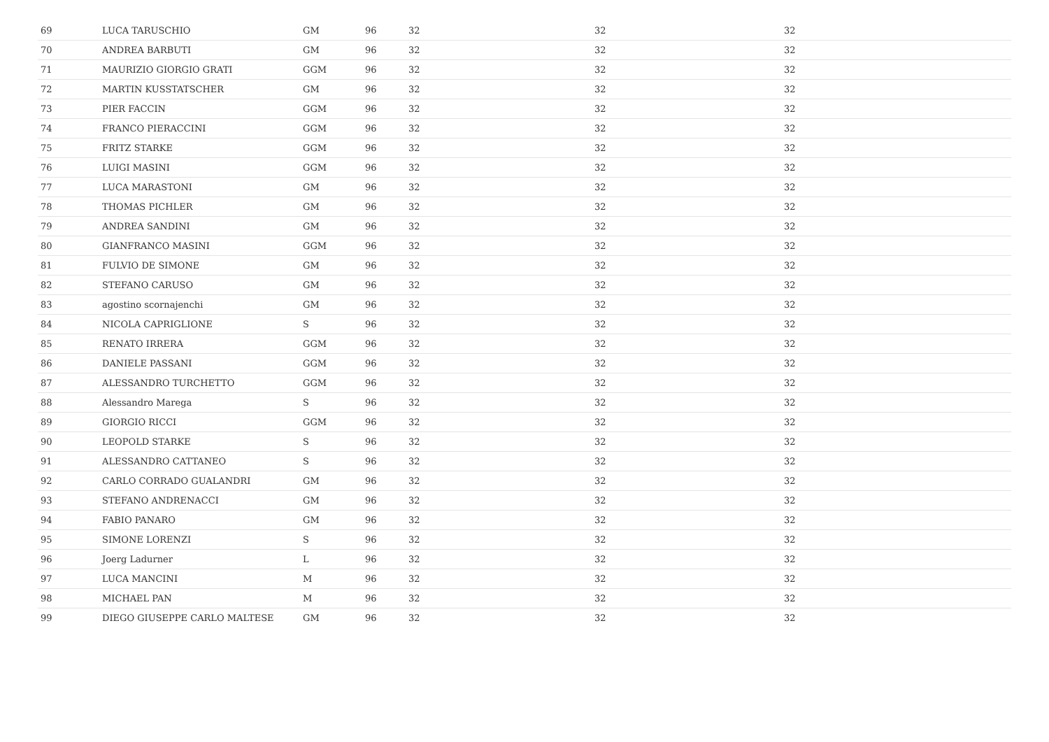| 69 | LUCA TARUSCHIO | GM | 96 | 32 | 32 | 32 |
| 70 | ANDREA BARBUTI | GM | 96 | 32 | 32 | 32 |
| 71 | MAURIZIO GIORGIO GRATI | GGM | 96 | 32 | 32 | 32 |
| 72 | MARTIN KUSSTATSCHER | GM | 96 | 32 | 32 | 32 |
| 73 | PIER FACCIN | GGM | 96 | 32 | 32 | 32 |
| 74 | FRANCO PIERACCINI | GGM | 96 | 32 | 32 | 32 |
| 75 | FRITZ STARKE | GGM | 96 | 32 | 32 | 32 |
| 76 | LUIGI MASINI | GGM | 96 | 32 | 32 | 32 |
| 77 | LUCA MARASTONI | GM | 96 | 32 | 32 | 32 |
| 78 | THOMAS PICHLER | GM | 96 | 32 | 32 | 32 |
| 79 | ANDREA SANDINI | GM | 96 | 32 | 32 | 32 |
| 80 | GIANFRANCO MASINI | GGM | 96 | 32 | 32 | 32 |
| 81 | FULVIO DE SIMONE | GM | 96 | 32 | 32 | 32 |
| 82 | STEFANO CARUSO | GM | 96 | 32 | 32 | 32 |
| 83 | agostino scornajenchi | GM | 96 | 32 | 32 | 32 |
| 84 | NICOLA CAPRIGLIONE | S | 96 | 32 | 32 | 32 |
| 85 | RENATO IRRERA | GGM | 96 | 32 | 32 | 32 |
| 86 | DANIELE PASSANI | GGM | 96 | 32 | 32 | 32 |
| 87 | ALESSANDRO TURCHETTO | GGM | 96 | 32 | 32 | 32 |
| 88 | Alessandro Marega | S | 96 | 32 | 32 | 32 |
| 89 | GIORGIO RICCI | GGM | 96 | 32 | 32 | 32 |
| 90 | LEOPOLD STARKE | S | 96 | 32 | 32 | 32 |
| 91 | ALESSANDRO CATTANEO | S | 96 | 32 | 32 | 32 |
| 92 | CARLO CORRADO GUALANDRI | GM | 96 | 32 | 32 | 32 |
| 93 | STEFANO ANDRENACCI | GM | 96 | 32 | 32 | 32 |
| 94 | FABIO PANARO | GM | 96 | 32 | 32 | 32 |
| 95 | SIMONE LORENZI | S | 96 | 32 | 32 | 32 |
| 96 | Joerg Ladurner | L | 96 | 32 | 32 | 32 |
| 97 | LUCA MANCINI | M | 96 | 32 | 32 | 32 |
| 98 | MICHAEL PAN | M | 96 | 32 | 32 | 32 |
| 99 | DIEGO GIUSEPPE CARLO MALTESE | GM | 96 | 32 | 32 | 32 |